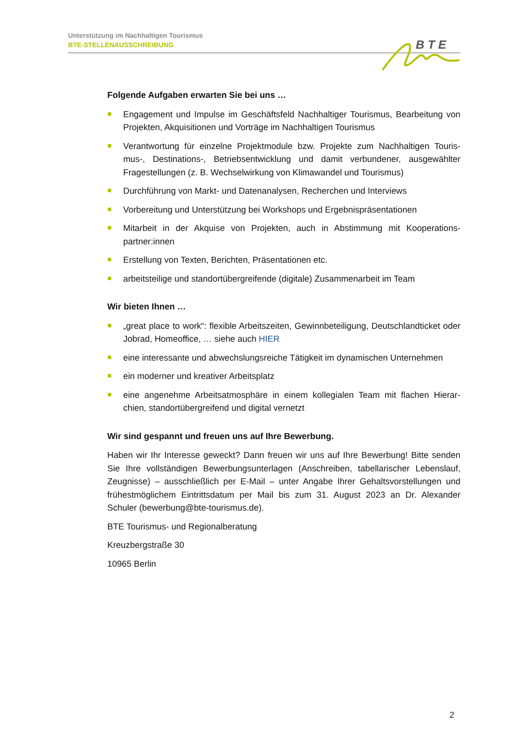Unterstützung im Nachhaltigen Tourismus
BTE-STELLENAUSSCHREIBUNG
B T E
Folgende Aufgaben erwarten Sie bei uns …
Engagement und Impulse im Geschäftsfeld Nachhaltiger Tourismus, Bearbeitung von Projekten, Akquisitionen und Vorträge im Nachhaltigen Tourismus
Verantwortung für einzelne Projektmodule bzw. Projekte zum Nachhaltigen Touris-mus-, Destinations-, Betriebsentwicklung und damit verbundener, ausgewählter Fragestellungen (z. B. Wechselwirkung von Klimawandel und Tourismus)
Durchführung von Markt- und Datenanalysen, Recherchen und Interviews
Vorbereitung und Unterstützung bei Workshops und Ergebnispräsentationen
Mitarbeit in der Akquise von Projekten, auch in Abstimmung mit Kooperations-partner:innen
Erstellung von Texten, Berichten, Präsentationen etc.
arbeitsteilige und standortübergreifende (digitale) Zusammenarbeit im Team
Wir bieten Ihnen …
„great place to work“: flexible Arbeitszeiten, Gewinnbeteiligung, Deutschlandticket oder Jobrad, Homeoffice, … siehe auch HIER
eine interessante und abwechslungsreiche Tätigkeit im dynamischen Unternehmen
ein moderner und kreativer Arbeitsplatz
eine angenehme Arbeitsatmosphäre in einem kollegialen Team mit flachen Hierar-chien, standortübergreifend und digital vernetzt
Wir sind gespannt und freuen uns auf Ihre Bewerbung.
Haben wir Ihr Interesse geweckt? Dann freuen wir uns auf Ihre Bewerbung! Bitte senden Sie Ihre vollständigen Bewerbungsunterlagen (Anschreiben, tabellarischer Lebenslauf, Zeugnisse) – ausschließlich per E-Mail – unter Angabe Ihrer Gehaltsvorstellungen und frühestmöglichem Eintrittsdatum per Mail bis zum 31. August 2023 an Dr. Alexander Schuler (bewerbung@bte-tourismus.de).
BTE Tourismus- und Regionalberatung
Kreuzbergstraße 30
10965 Berlin
2